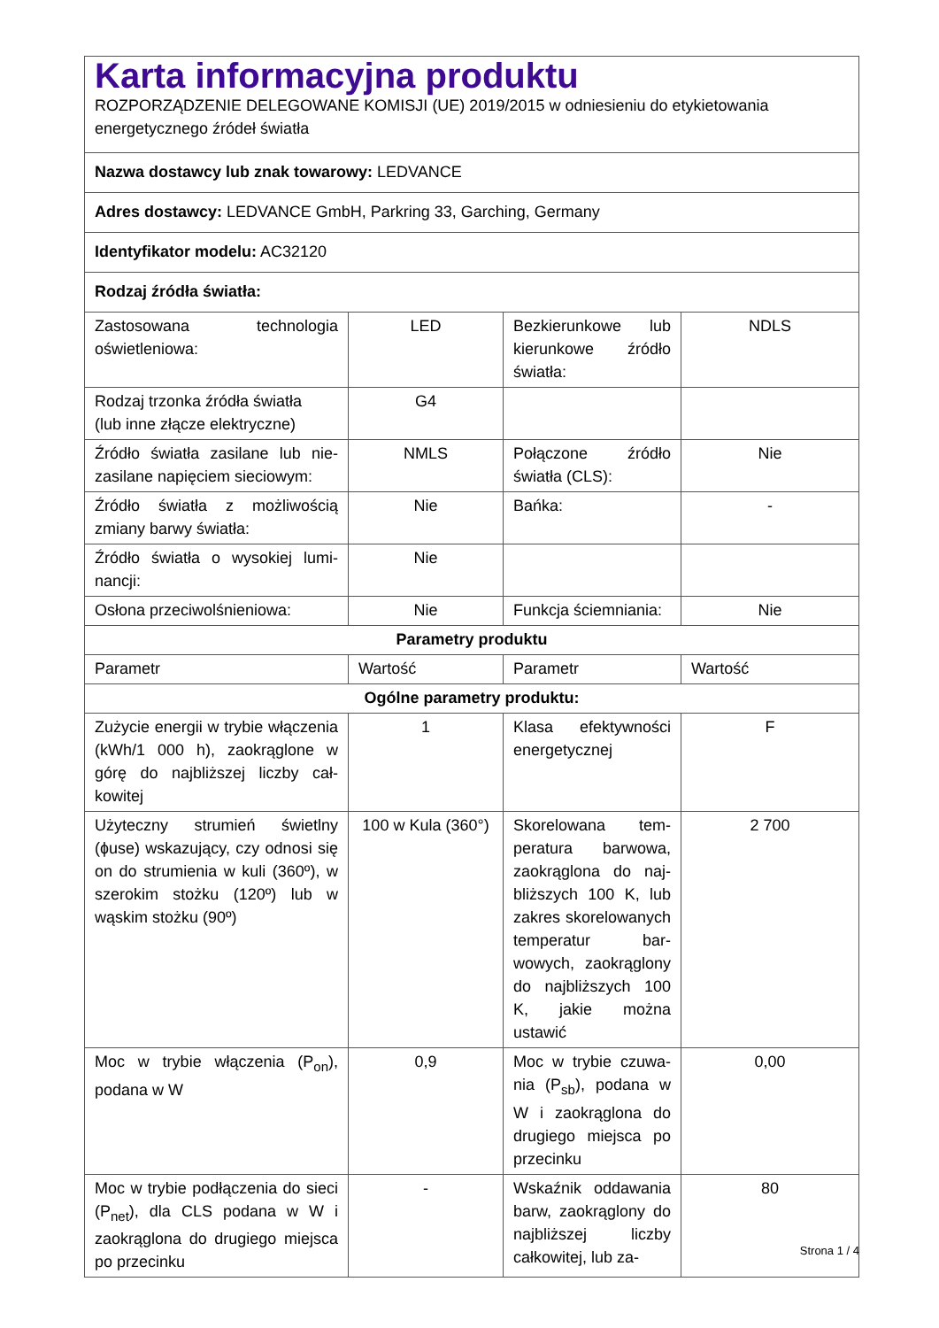| Karta informacyjna produktu ROZPORZĄDZENIE DELEGOWANE KOMISJI (UE) 2019/2015 w odniesieniu do etykietowania energetycznego źródeł światła | | | |
| Nazwa dostawcy lub znak towarowy: LEDVANCE | | | |
| Adres dostawcy: LEDVANCE GmbH, Parkring 33, Garching, Germany | | | |
| Identyfikator modelu: AC32120 | | | |
| Rodzaj źródła światła: | | | |
| Zastosowana technologia oświetleniowa: | LED | Bezkierunkowe lub kierunkowe źródło światła: | NDLS |
| Rodzaj trzonka źródła światła (lub inne złącze elektryczne) | G4 | | |
| Źródło światła zasilane lub nie­zasilane napięciem sieciowym: | NMLS | Połączone źródło światła (CLS): | Nie |
| Źródło światła z możliwością zmiany barwy światła: | Nie | Bańka: | - |
| Źródło światła o wysokiej lumi­nancji: | Nie | | |
| Osłona przeciwolśnieniowa: | Nie | Funkcja ściemniania: | Nie |
| Parametry produktu | | | |
| Parametr | Wartość | Parametr | Wartość |
| Ogólne parametry produktu: | | | |
| Zużycie energii w trybie włącze­nia (kWh/1 000 h), zaokrąglone w górę do najbliższej liczby cał­kowitej | 1 | Klasa efektywności energetycznej | F |
| Użyteczny strumień świetlny (ɸuse) wskazujący, czy odno­si się on do strumienia w ku­li (360º), w szerokim stożku (120º) lub w wąskim stożku (90º) | 100 w Ku­la (360°) | Skorelowana tem­peratura barwowa, zaokrąglona do naj­bliższych 100 K, lub zakres skorelowany­ch temperatur bar­wowych, zaokrąglo­ny do najbliższych 100 K, jakie można ustawić | 2 700 |
| Moc w trybie włączenia (P<sub>on</sub>), podana w W | 0,9 | Moc w trybie czuwa­nia (P<sub>sb</sub>), podana w W i zaokrąglona do drugiego miejsca po przecinku | 0,00 |
| Moc w trybie podłączenia do sieci (P<sub>net</sub>), dla CLS podana w W i zaokrąglona do drugiego miej­sca po przecinku | - | Wskaźnik oddawa­nia barw, zaokrąglo­ny do najbliższej licz­by całkowitej, lub za- | 80 |
Strona 1 / 4